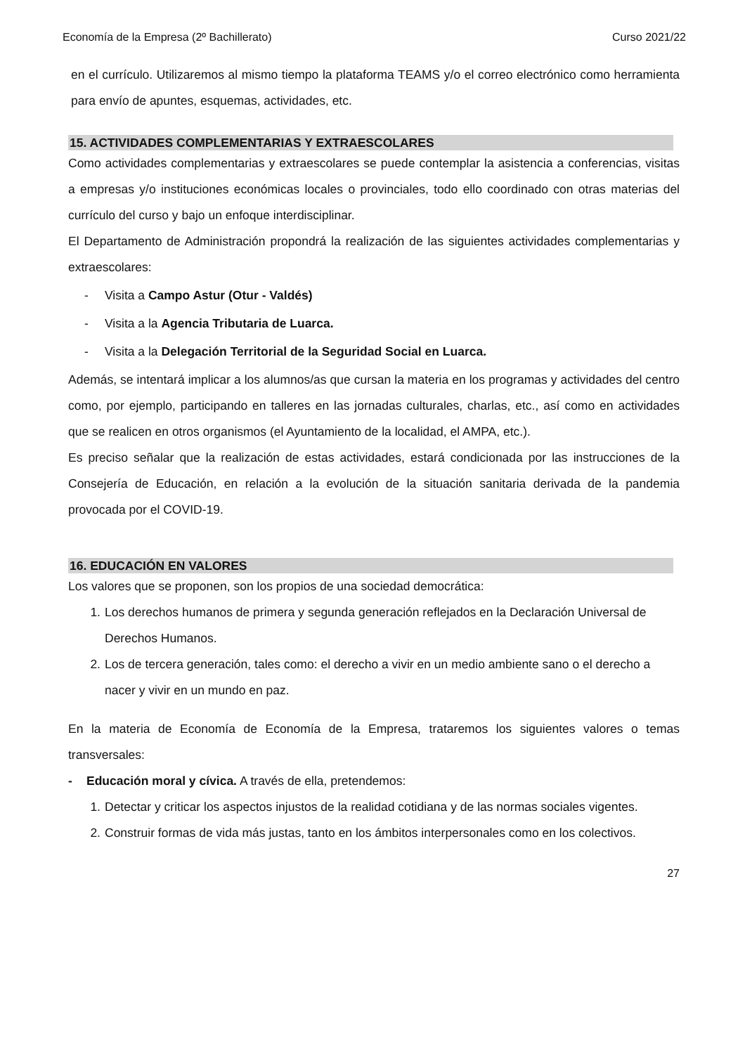Economía de la Empresa (2º Bachillerato) Curso 2021/22
en el currículo. Utilizaremos al mismo tiempo la plataforma TEAMS y/o el correo electrónico como herramienta para envío de apuntes, esquemas, actividades, etc.
15. ACTIVIDADES COMPLEMENTARIAS Y EXTRAESCOLARES
Como actividades complementarias y extraescolares se puede contemplar la asistencia a conferencias, visitas a empresas y/o instituciones económicas locales o provinciales, todo ello coordinado con otras materias del currículo del curso y bajo un enfoque interdisciplinar.
El Departamento de Administración propondrá la realización de las siguientes actividades complementarias y extraescolares:
- Visita a Campo Astur (Otur - Valdés)
- Visita a la Agencia Tributaria de Luarca.
- Visita a la Delegación Territorial de la Seguridad Social en Luarca.
Además, se intentará implicar a los alumnos/as que cursan la materia en los programas y actividades del centro como, por ejemplo, participando en talleres en las jornadas culturales, charlas, etc., así como en actividades que se realicen en otros organismos (el Ayuntamiento de la localidad, el AMPA, etc.).
Es preciso señalar que la realización de estas actividades, estará condicionada por las instrucciones de la Consejería de Educación, en relación a la evolución de la situación sanitaria derivada de la pandemia provocada por el COVID-19.
16. EDUCACIÓN EN VALORES
Los valores que se proponen, son los propios de una sociedad democrática:
1. Los derechos humanos de primera y segunda generación reflejados en la Declaración Universal de Derechos Humanos.
2. Los de tercera generación, tales como: el derecho a vivir en un medio ambiente sano o el derecho a nacer y vivir en un mundo en paz.
En la materia de Economía de Economía de la Empresa, trataremos los siguientes valores o temas transversales:
- Educación moral y cívica. A través de ella, pretendemos:
1. Detectar y criticar los aspectos injustos de la realidad cotidiana y de las normas sociales vigentes.
2. Construir formas de vida más justas, tanto en los ámbitos interpersonales como en los colectivos.
27